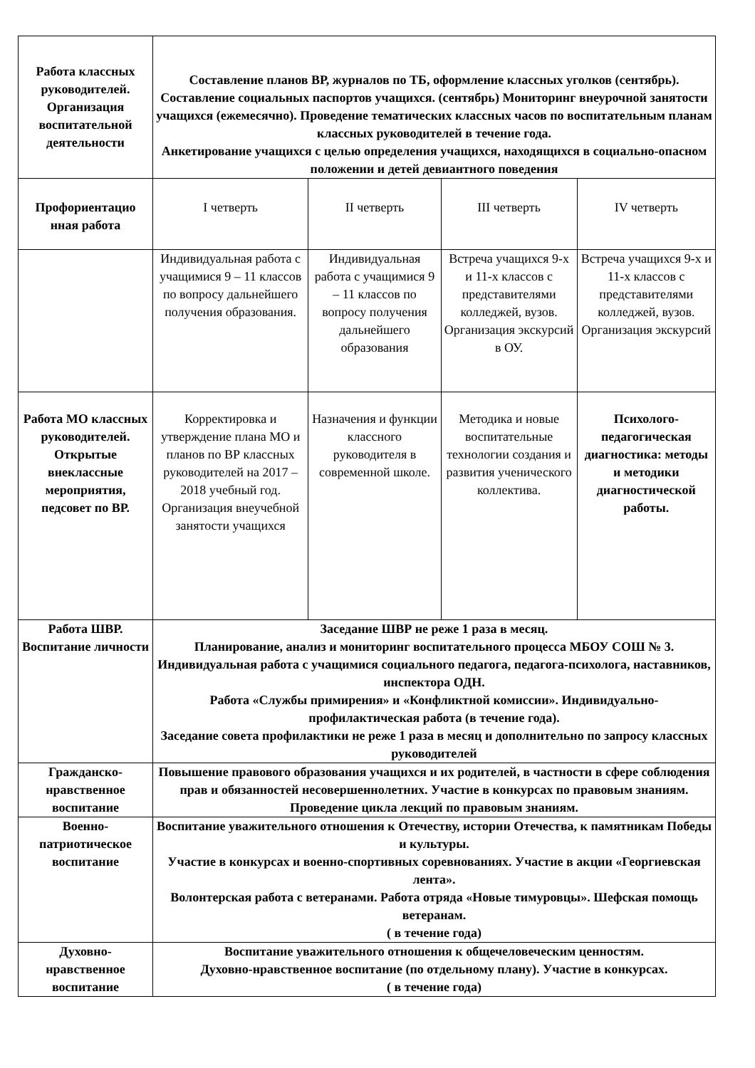| Работа классных руководителей. Организация воспитательной деятельности | Составление планов ВР, журналов по ТБ, оформление классных уголков (сентябрь). Составление социальных паспортов учащихся. (сентябрь) Мониторинг внеурочной занятости учащихся (ежемесячно). Проведение тематических классных часов по воспитательным планам классных руководителей в течение года. Анкетирование учащихся с целью определения учащихся, находящихся в социально-опасном положении и детей девиантного поведения | | | |
| Профориентацио нная работа | I четверть | II четверть | III четверть | IV четверть |
| | Индивидуальная работа с учащимися 9 – 11 классов по вопросу дальнейшего получения образования. | Индивидуальная работа с учащимися 9 – 11 классов по вопросу получения дальнейшего образования | Встреча учащихся 9-х и 11-х классов с представителями колледжей, вузов. Организация экскурсий в ОУ. | Встреча учащихся 9-х и 11-х классов с представителями колледжей, вузов. Организация экскурсий |
| Работа МО классных руководителей. Открытые внеклассные мероприятия, педсовет по ВР. | Корректировка и утверждение плана МО и планов по ВР классных руководителей на 2017 – 2018 учебный год. Организация внеучебной занятости учащихся | Назначения и функции классного руководителя в современной школе. | Методика и новые воспитательные технологии создания и развития ученического коллектива. | Психолого-педагогическая диагностика: методы и методики диагностической работы. |
| Работа ШВР. Воспитание личности | Заседание ШВР не реже 1 раза в месяц. Планирование, анализ и мониторинг воспитательного процесса МБОУ СОШ № 3. Индивидуальная работа с учащимися социального педагога, педагога-психолога, наставников, инспектора ОДН. Работа «Службы примирения» и «Конфликтной комиссии». Индивидуально-профилактическая работа (в течение года). Заседание совета профилактики не реже 1 раза в месяц и дополнительно по запросу классных руководителей | | | |
| Гражданско-нравственное воспитание | Повышение правового образования учащихся и их родителей, в частности в сфере соблюдения прав и обязанностей несовершеннолетних. Участие в конкурсах по правовым знаниям. Проведение цикла лекций по правовым знаниям. | | | |
| Военно-патриотическое воспитание | Воспитание уважительного отношения к Отечеству, истории Отечества, к памятникам Победы и культуры. Участие в конкурсах и военно-спортивных соревнованиях. Участие в акции «Георгиевская лента». Волонтерская работа с ветеранами. Работа отряда «Новые тимуровцы». Шефская помощь ветеранам. ( в течение года) | | | |
| Духовно-нравственное воспитание | Воспитание уважительного отношения к общечеловеческим ценностям. Духовно-нравственное воспитание (по отдельному плану). Участие в конкурсах. ( в течение года) | | | |